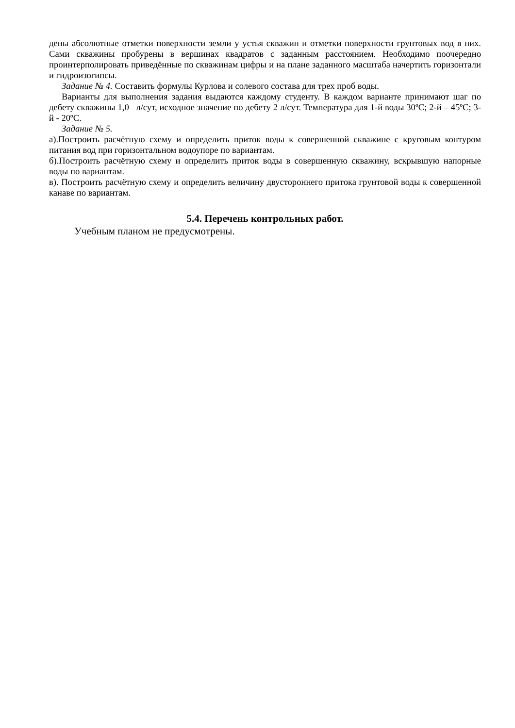дены абсолютные отметки поверхности земли у устья скважин и отметки поверхности грунтовых вод в них. Сами скважины пробурены в вершинах квадратов с заданным расстоянием. Необходимо поочередно проинтерполировать приведённые по скважинам цифры и на плане заданного масштаба начертить горизонтали и гидроизогипсы.
Задание № 4. Составить формулы Курлова и солевого состава для трех проб воды.
Варианты для выполнения задания выдаются каждому студенту. В каждом варианте принимают шаг по дебету скважины 1,0 л/сут, исходное значение по дебету 2 л/сут. Температура для 1-й воды 30ºС; 2-й – 45ºС; 3-й - 20ºС.
Задание № 5.
а).Построить расчётную схему и определить приток воды к совершенной скважине с круговым контуром питания вод при горизонтальном водоупоре по вариантам.
б).Построить расчётную схему и определить приток воды в совершенную скважину, вскрывшую напорные воды по вариантам.
в). Построить расчётную схему и определить величину двустороннего притока грунтовой воды к совершенной канаве по вариантам.
5.4. Перечень контрольных работ.
Учебным планом не предусмотрены.